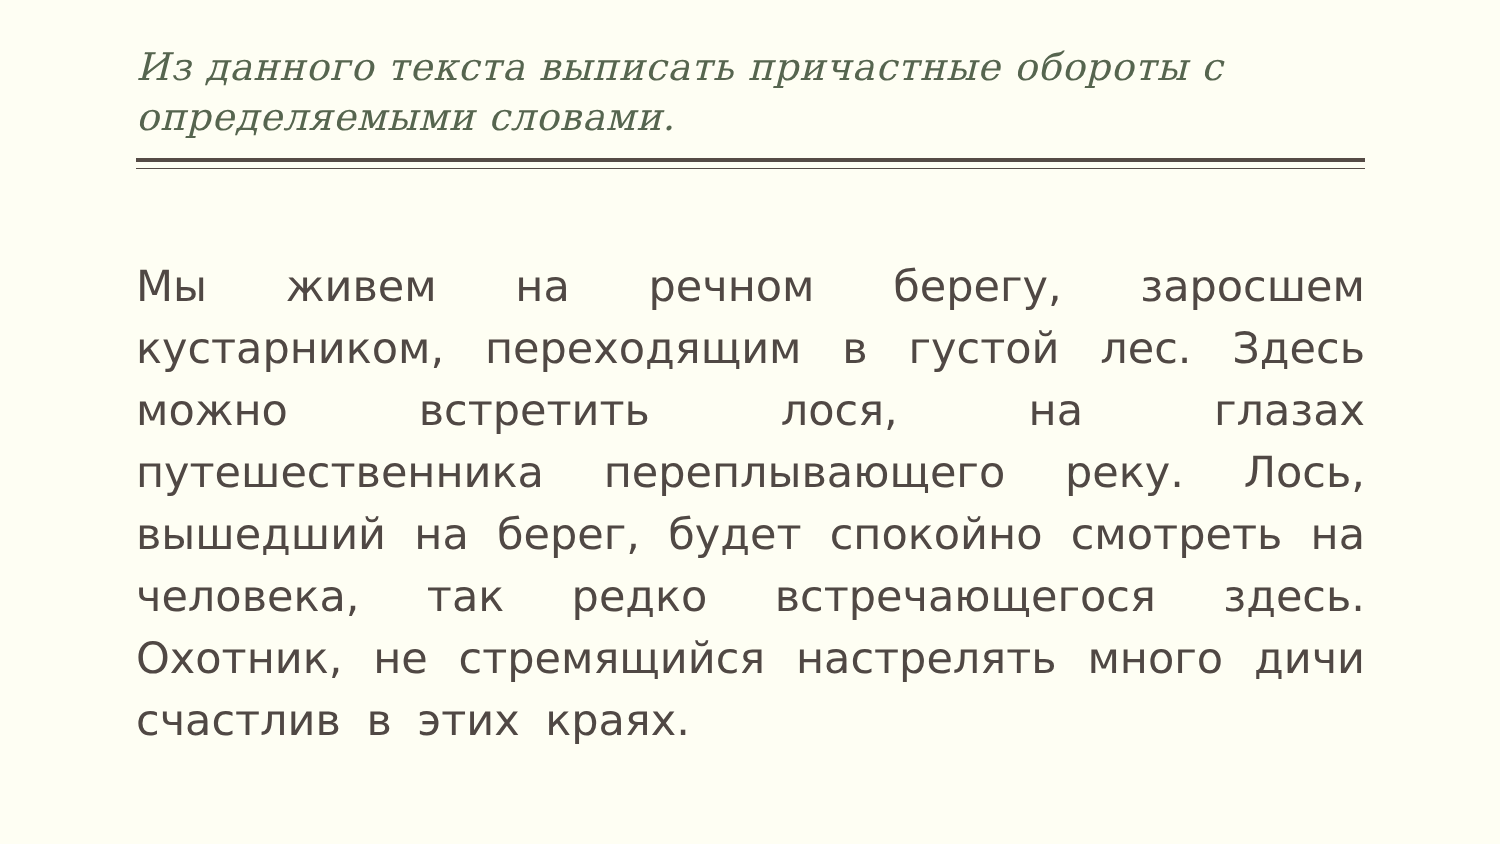Из данного текста выписать причастные обороты с определяемыми словами.
Мы живем на речном берегу, заросшем кустарником, переходящим в густой лес. Здесь можно встретить лося, на глазах путешественника переплывающего реку. Лось, вышедший на берег, будет спокойно смотреть на человека, так редко встречающегося здесь. Охотник, не стремящийся настрелять много дичи счастлив в этих краях.